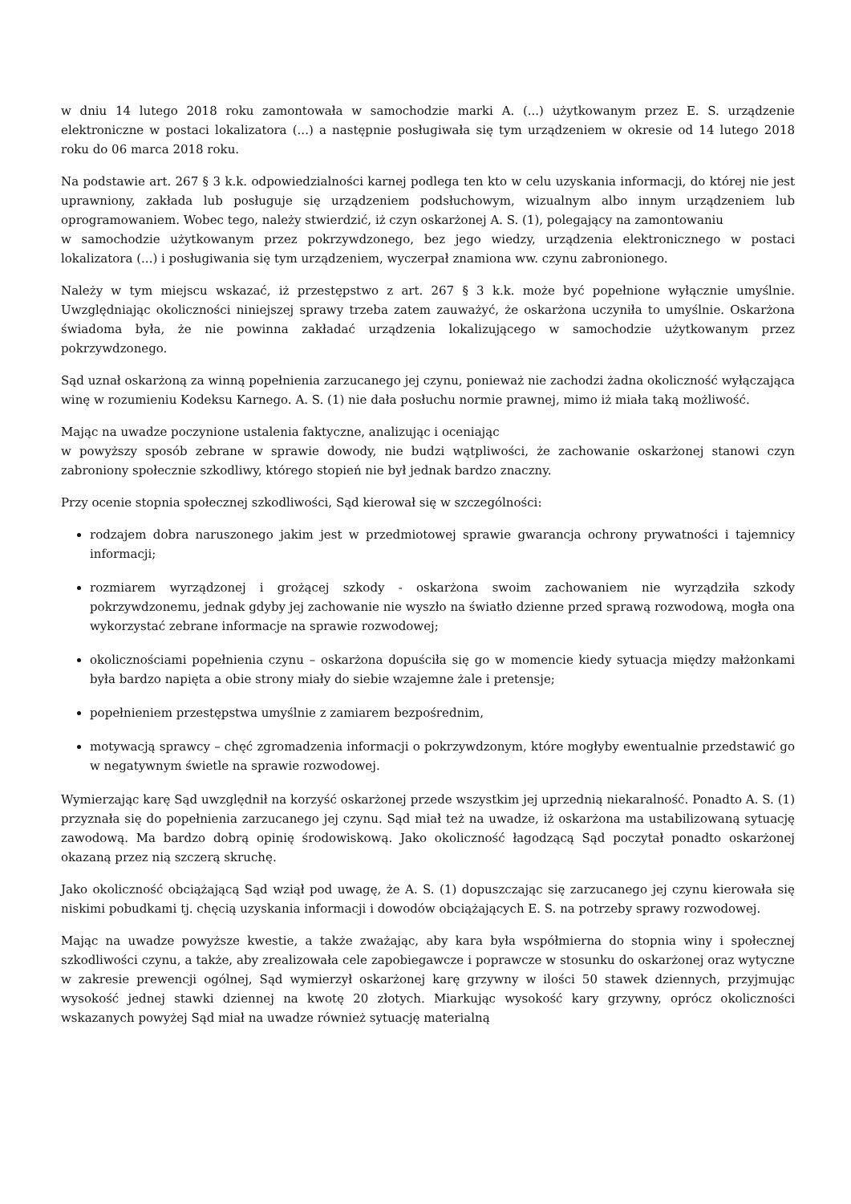w dniu 14 lutego 2018 roku zamontowała w samochodzie marki A. (...) użytkowanym przez E. S. urządzenie elektroniczne w postaci lokalizatora (...) a następnie posługiwała się tym urządzeniem w okresie od 14 lutego 2018 roku do 06 marca 2018 roku.
Na podstawie art. 267 § 3 k.k. odpowiedzialności karnej podlega ten kto w celu uzyskania informacji, do której nie jest uprawniony, zakłada lub posługuje się urządzeniem podsłuchowym, wizualnym albo innym urządzeniem lub oprogramowaniem. Wobec tego, należy stwierdzić, iż czyn oskarżonej A. S. (1), polegający na zamontowaniu
w samochodzie użytkowanym przez pokrzywdzonego, bez jego wiedzy, urządzenia elektronicznego w postaci lokalizatora (...) i posługiwania się tym urządzeniem, wyczerpał znamiona ww. czynu zabronionego.
Należy w tym miejscu wskazać, iż przestępstwo z art. 267 § 3 k.k. może być popełnione wyłącznie umyślnie. Uwzględniając okoliczności niniejszej sprawy trzeba zatem zauważyć, że oskarżona uczyniła to umyślnie. Oskarżona świadoma była, że nie powinna zakładać urządzenia lokalizującego w samochodzie użytkowanym przez pokrzywdzonego.
Sąd uznał oskarżoną za winną popełnienia zarzucanego jej czynu, ponieważ nie zachodzi żadna okoliczność wyłączająca winę w rozumieniu Kodeksu Karnego. A. S. (1) nie dała posłuchu normie prawnej, mimo iż miała taką możliwość.
Mając na uwadze poczynione ustalenia faktyczne, analizując i oceniając
w powyższy sposób zebrane w sprawie dowody, nie budzi wątpliwości, że zachowanie oskarżonej stanowi czyn zabroniony społecznie szkodliwy, którego stopień nie był jednak bardzo znaczny.
Przy ocenie stopnia społecznej szkodliwości, Sąd kierował się w szczególności:
rodzajem dobra naruszonego jakim jest w przedmiotowej sprawie gwarancja ochrony prywatności i tajemnicy informacji;
rozmiarem wyrządzonej i grożącej szkody - oskarżona swoim zachowaniem nie wyrządziła szkody pokrzywdzonemu, jednak gdyby jej zachowanie nie wyszło na światło dzienne przed sprawą rozwodową, mogła ona wykorzystać zebrane informacje na sprawie rozwodowej;
okolicznościami popełnienia czynu – oskarżona dopuściła się go w momencie kiedy sytuacja między małżonkami była bardzo napięta a obie strony miały do siebie wzajemne żale i pretensje;
popełnieniem przestępstwa umyślnie z zamiarem bezpośrednim,
motywacją sprawcy – chęć zgromadzenia informacji o pokrzywdzonym, które mogłyby ewentualnie przedstawić go w negatywnym świetle na sprawie rozwodowej.
Wymierzając karę Sąd uwzględnił na korzyść oskarżonej przede wszystkim jej uprzednią niekaralność. Ponadto A. S. (1) przyznała się do popełnienia zarzucanego jej czynu. Sąd miał też na uwadze, iż oskarżona ma ustabilizowaną sytuację zawodową. Ma bardzo dobrą opinię środowiskową. Jako okoliczność łagodzącą Sąd poczytał ponadto oskarżonej okazaną przez nią szczerą skruchę.
Jako okoliczność obciążającą Sąd wziął pod uwagę, że A. S. (1) dopuszczając się zarzucanego jej czynu kierowała się niskimi pobudkami tj. chęcią uzyskania informacji i dowodów obciążających E. S. na potrzeby sprawy rozwodowej.
Mając na uwadze powyższe kwestie, a także zważając, aby kara była współmierna do stopnia winy i społecznej szkodliwości czynu, a także, aby zrealizowała cele zapobiegawcze i poprawcze w stosunku do oskarżonej oraz wytyczne w zakresie prewencji ogólnej, Sąd wymierzył oskarżonej karę grzywny w ilości 50 stawek dziennych, przyjmując wysokość jednej stawki dziennej na kwotę 20 złotych. Miarkując wysokość kary grzywny, oprócz okoliczności wskazanych powyżej Sąd miał na uwadze również sytuację materialną